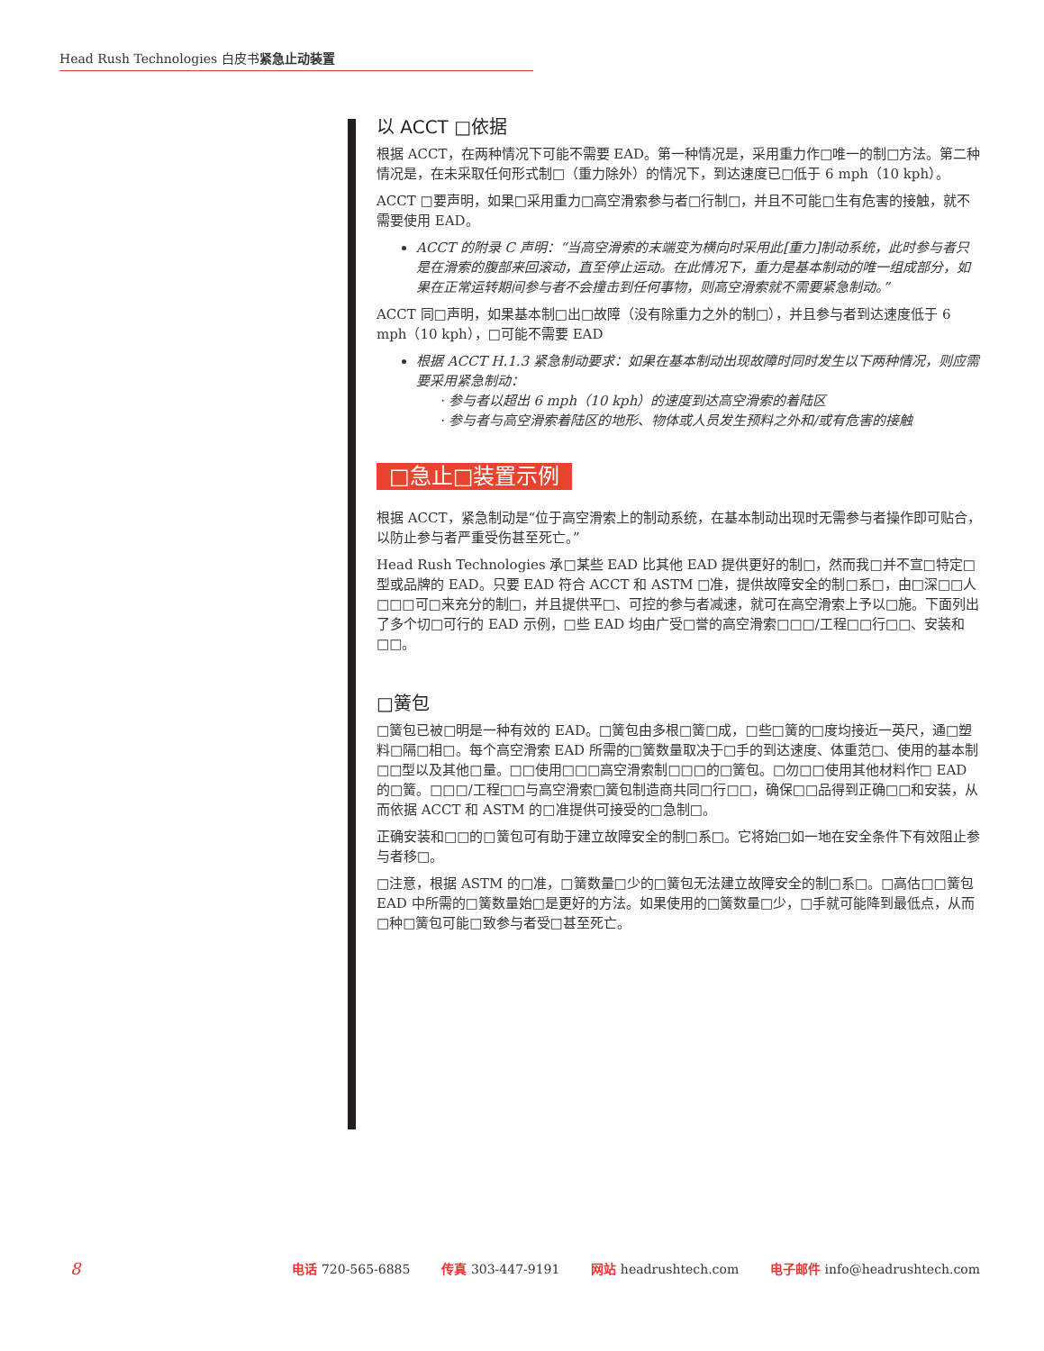Head Rush Technologies 白皮书紧急止动装置
以 ACCT □依据
根据 ACCT，在两种情况下可能不需要 EAD。第一种情况是，采用重力作□唯一的制□方法。第二种情况是，在未采取任何形式制□（重力除外）的情况下，到达速度已□低于 6 mph（10 kph）。
ACCT □要声明，如果□采用重力□高空滑索参与者□行制□，并且不可能□生有危害的接触，就不需要使用 EAD。
ACCT 的附录 C 声明：“当高空滑索的末端变为横向时采用此[重力]制动系统，此时参与者只是在滑索的腹部来回滚动，直至停止运动。在此情况下，重力是基本制动的唯一组成部分，如果在正常运转期间参与者不会撞击到任何事物，则高空滑索就不需要紧急制动。”
ACCT 同□声明，如果基本制□出□故障（没有除重力之外的制□），并且参与者到达速度低于 6 mph（10 kph），□可能不需要 EAD
根据 ACCT H.1.3 紧急制动要求：如果在基本制动出现故障时同时发生以下两种情况，则应需要采用紧急制动：
· 参与者以超出 6 mph（10 kph）的速度到达高空滑索的着陆区
· 参与者与高空滑索着陆区的地形、物体或人员发生预料之外和/或有危害的接触
□急止□装置示例
根据 ACCT，紧急制动是“位于高空滑索上的制动系统，在基本制动出现时无需参与者操作即可贴合，以防止参与者严重受伤甚至死亡。”
Head Rush Technologies 承□某些 EAD 比其他 EAD 提供更好的制□，然而我□并不宣□特定□型或品牌的 EAD。只要 EAD 符合 ACCT 和 ASTM □准，提供故障安全的制□系□，由□深□□人□□□可□来充分的制□，并且提供平□、可控的参与者减速，就可在高空滑索上予以□施。下面列出了多个切□可行的 EAD 示例，□些 EAD 均由广受□誉的高空滑索□□□/工程□□行□□、安装和□□。
□簧包
□簧包已被□明是一种有效的 EAD。□簧包由多根□簧□成，□些□簧的□度均接近一英尺，通□塑料□隔□相□。每个高空滑索 EAD 所需的□簧数量取决于□手的到达速度、体重范□、使用的基本制□□型以及其他□量。□□使用□□□高空滑索制□□□的□簧包。□勿□□使用其他材料作□ EAD 的□簧。□□□/工程□□与高空滑索□簧包制造商共同□行□□，确保□□品得到正确□□和安装，从而依据 ACCT 和 ASTM 的□准提供可接受的□急制□。
正确安装和□□的□簧包可有助于建立故障安全的制□系□。它将始□如一地在安全条件下有效阻止参与者移□。
□注意，根据 ASTM 的□准，□簧数量□少的□簧包无法建立故障安全的制□系□。□高估□□簧包 EAD 中所需的□簧数量始□是更好的方法。如果使用的□簧数量□少，□手就可能降到最低点，从而□种□簧包可能□致参与者受□甚至死亡。
8 电话 720-565-6885 传真 303-447-9191 网站 headrushtech.com 电子邮件 info@headrushtech.com